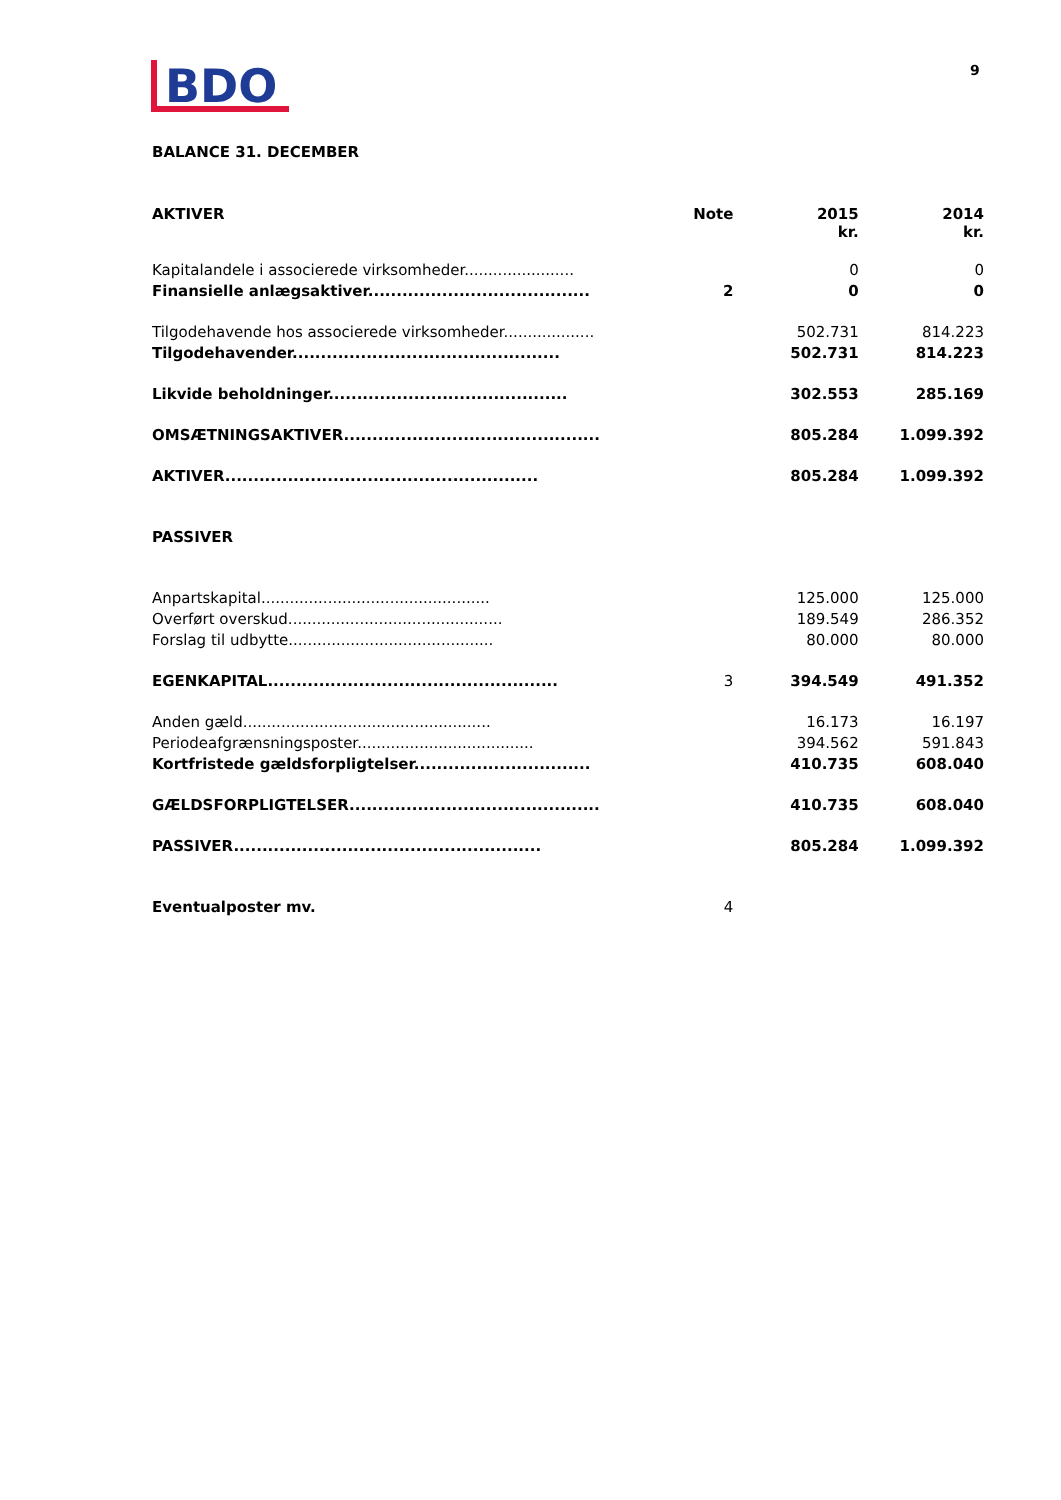BDO
9
BALANCE 31. DECEMBER
| AKTIVER | Note | 2015 kr. | 2014 kr. |
| --- | --- | --- | --- |
| Kapitalandele i associerede virksomheder....................... | | 0 | 0 |
| Finansielle anlægsaktiver....................................... | 2 | 0 | 0 |
| Tilgodehavende hos associerede virksomheder................... | | 502.731 | 814.223 |
| Tilgodehavender............................................... | | 502.731 | 814.223 |
| Likvide beholdninger.......................................... | | 302.553 | 285.169 |
| OMSÆTNINGSAKTIVER............................................. | | 805.284 | 1.099.392 |
| AKTIVER....................................................... | | 805.284 | 1.099.392 |
| PASSIVER | | | |
| Anpartskapital................................................ | | 125.000 | 125.000 |
| Overført overskud............................................. | | 189.549 | 286.352 |
| Forslag til udbytte........................................... | | 80.000 | 80.000 |
| EGENKAPITAL................................................... | 3 | 394.549 | 491.352 |
| Anden gæld.................................................... | | 16.173 | 16.197 |
| Periodeafgrænsningsposter..................................... | | 394.562 | 591.843 |
| Kortfristede gældsforpligtelser............................... | | 410.735 | 608.040 |
| GÆLDSFORPLIGTELSER............................................ | | 410.735 | 608.040 |
| PASSIVER...................................................... | | 805.284 | 1.099.392 |
| Eventualposter mv. | 4 | | |